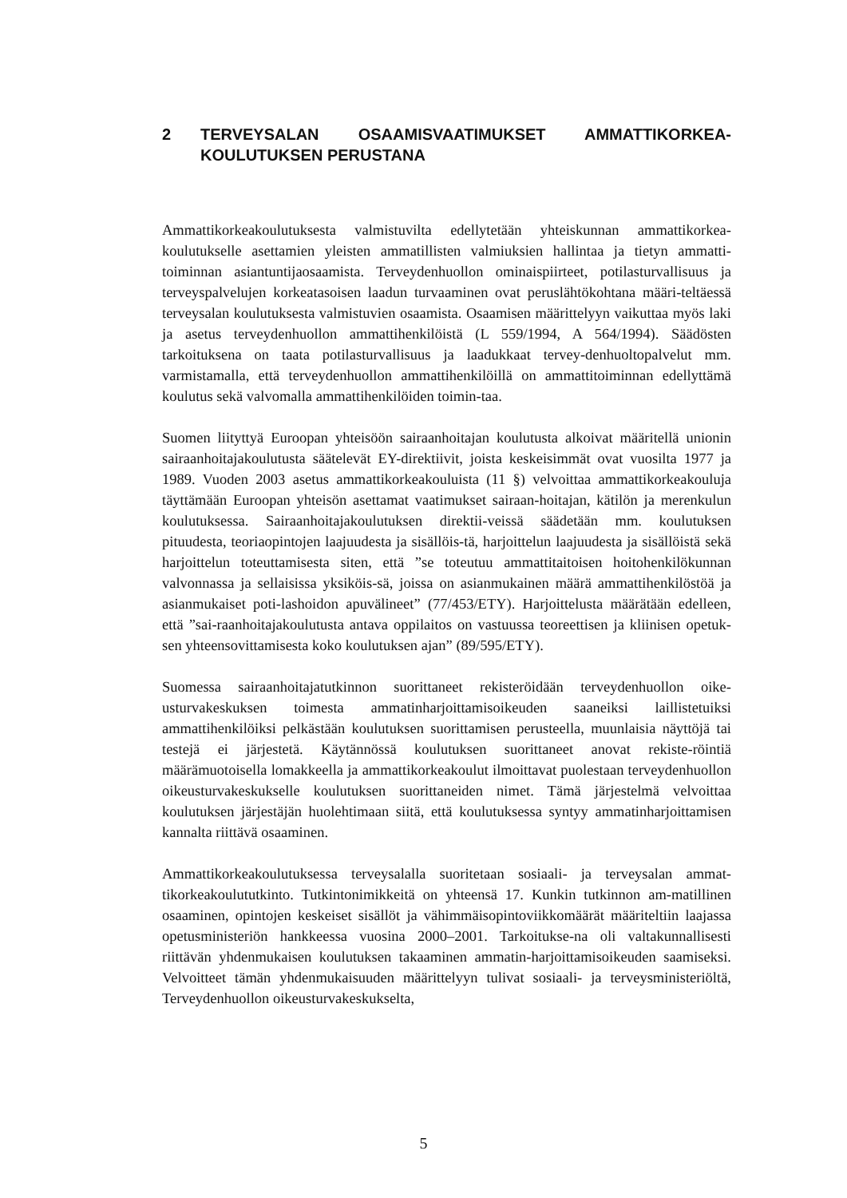2 TERVEYSALAN OSAAMISVAATIMUKSET AMMATTIKORKEA-KOULUTUKSEN PERUSTANA
Ammattikorkeakoulutuksesta valmistuvilta edellytetään yhteiskunnan ammattikorkea-koulutukselle asettamien yleisten ammatillisten valmiuksien hallintaa ja tietyn ammatti-toiminnan asiantuntijaosaamista. Terveydenhuollon ominaispiirteet, potilasturvallisuus ja terveyspalvelujen korkeatasoisen laadun turvaaminen ovat peruslähtökohtana määri-teltäessä terveysalan koulutuksesta valmistuvien osaamista. Osaamisen määrittelyyn vaikuttaa myös laki ja asetus terveydenhuollon ammattihenkilöistä (L 559/1994, A 564/1994). Säädösten tarkoituksena on taata potilasturvallisuus ja laadukkaat tervey-denhuoltopalvelut mm. varmistamalla, että terveydenhuollon ammattihenkilöillä on ammattitoiminnan edellyttämä koulutus sekä valvomalla ammattihenkilöiden toimin-taa.
Suomen liityttyä Euroopan yhteisöön sairaanhoitajan koulutusta alkoivat määritellä unionin sairaanhoitajakoulutusta säätelevät EY-direktiivit, joista keskeisimmät ovat vuosilta 1977 ja 1989. Vuoden 2003 asetus ammattikorkeakouluista (11 §) velvoittaa ammattikorkeakouluja täyttämään Euroopan yhteisön asettamat vaatimukset sairaan-hoitajan, kätilön ja merenkulun koulutuksessa. Sairaanhoitajakoulutuksen direktii-veissä säädetään mm. koulutuksen pituudesta, teoriaopintojen laajuudesta ja sisällöis-tä, harjoittelun laajuudesta ja sisällöistä sekä harjoittelun toteuttamisesta siten, että ”se toteutuu ammattitaitoisen hoitohenkilökunnan valvonnassa ja sellaisissa yksiköis-sä, joissa on asianmukainen määrä ammattihenkilöstöä ja asianmukaiset poti-lashoidon apuvälineet” (77/453/ETY). Harjoittelusta määrätään edelleen, että ”sai-raanhoitajakoulutusta antava oppilaitos on vastuussa teoreettisen ja kliinisen opetuk-sen yhteensovittamisesta koko koulutuksen ajan” (89/595/ETY).
Suomessa sairaanhoitajatutkinnon suorittaneet rekisteröidään terveydenhuollon oike-usturvakeskuksen toimesta ammatinharjoittamisoikeuden saaneiksi laillistetuiksi ammattihenkilöiksi pelkästään koulutuksen suorittamisen perusteella, muunlaisia näyttöjä tai testejä ei järjestetä. Käytännössä koulutuksen suorittaneet anovat rekiste-röintiä määrämuotoisella lomakkeella ja ammattikorkeakoulut ilmoittavat puolestaan terveydenhuollon oikeusturvakeskukselle koulutuksen suorittaneiden nimet. Tämä järjestelmä velvoittaa koulutuksen järjestäjän huolehtimaan siitä, että koulutuksessa syntyy ammatinharjoittamisen kannalta riittävä osaaminen.
Ammattikorkeakoulutuksessa terveysalalla suoritetaan sosiaali- ja terveysalan ammat-tikorkeakoulututkinto. Tutkintonimikkeitä on yhteensä 17. Kunkin tutkinnon am-matillinen osaaminen, opintojen keskeiset sisällöt ja vähimmäisopintoviikkomäärät määriteltiin laajassa opetusministeriön hankkeessa vuosina 2000–2001. Tarkoitukse-na oli valtakunnallisesti riittävän yhdenmukaisen koulutuksen takaaminen ammatin-harjoittamisoikeuden saamiseksi. Velvoitteet tämän yhdenmukaisuuden määrittelyyn tulivat sosiaali- ja terveysministeriöltä, Terveydenhuollon oikeusturvakeskukselta,
5